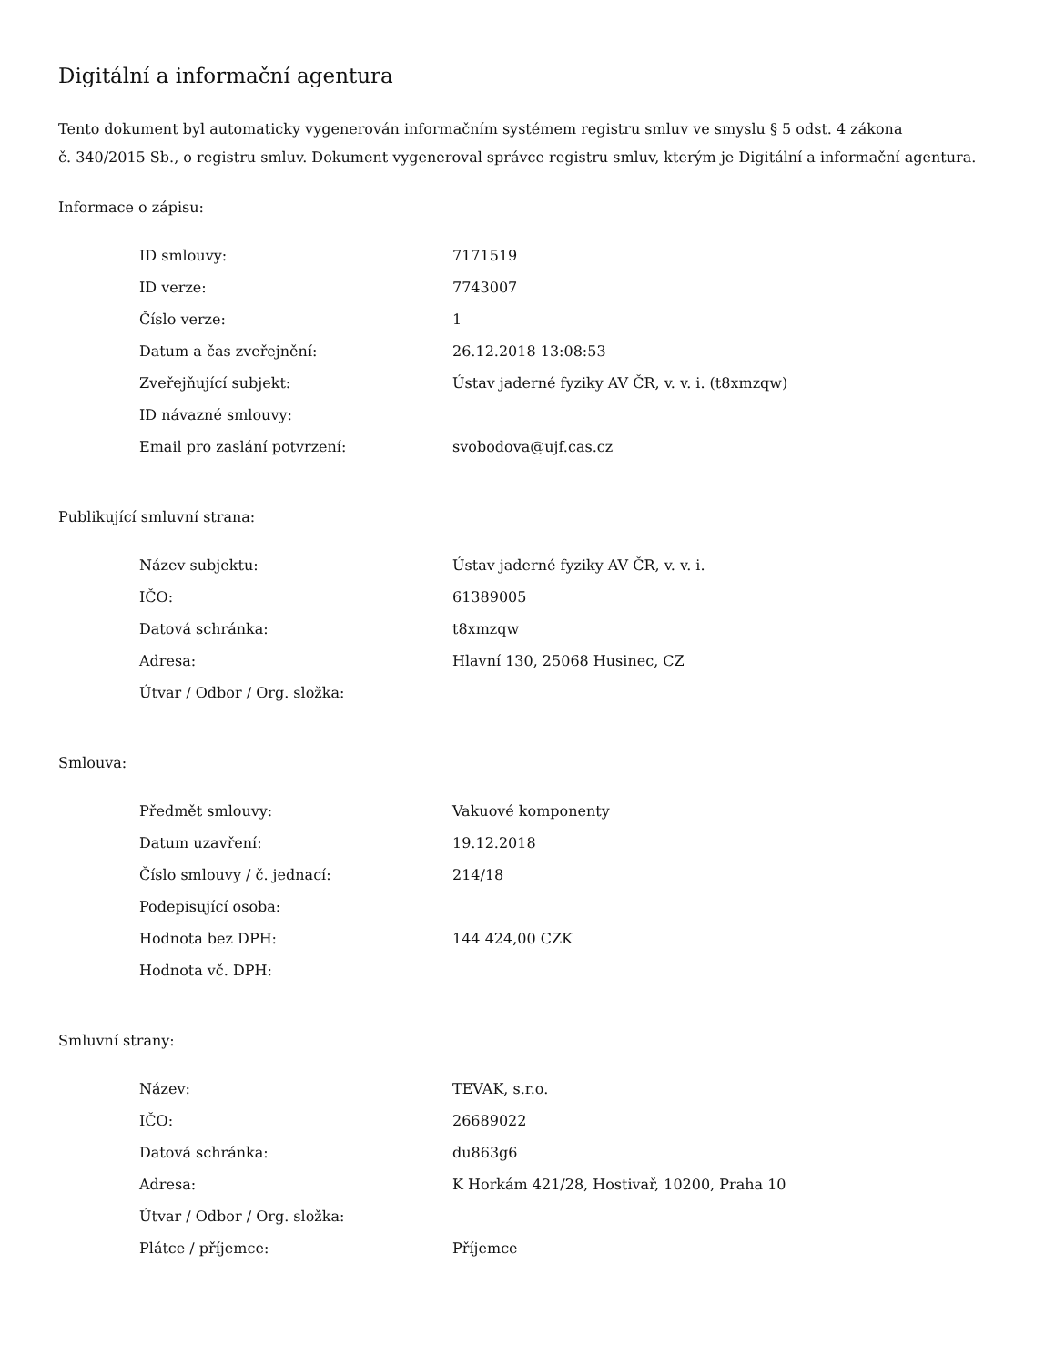Digitální a informační agentura
Tento dokument byl automaticky vygenerován informačním systémem registru smluv ve smyslu § 5 odst. 4 zákona
č. 340/2015 Sb., o registru smluv. Dokument vygeneroval správce registru smluv, kterým je Digitální a informační agentura.
Informace o zápisu:
| ID smlouvy: | 7171519 |
| ID verze: | 7743007 |
| Číslo verze: | 1 |
| Datum a čas zveřejnění: | 26.12.2018 13:08:53 |
| Zveřejňující subjekt: | Ústav jaderné fyziky AV ČR, v. v. i. (t8xmzqw) |
| ID návazné smlouvy: | |
| Email pro zaslání potvrzení: | svobodova@ujf.cas.cz |
Publikující smluvní strana:
| Název subjektu: | Ústav jaderné fyziky AV ČR, v. v. i. |
| IČO: | 61389005 |
| Datová schránka: | t8xmzqw |
| Adresa: | Hlavní 130, 25068 Husinec, CZ |
| Útvar / Odbor / Org. složka: | |
Smlouva:
| Předmět smlouvy: | Vakuové komponenty |
| Datum uzavření: | 19.12.2018 |
| Číslo smlouvy / č. jednací: | 214/18 |
| Podepisující osoba: | |
| Hodnota bez DPH: | 144 424,00 CZK |
| Hodnota vč. DPH: | |
Smluvní strany:
| Název: | TEVAK, s.r.o. |
| IČO: | 26689022 |
| Datová schránka: | du863g6 |
| Adresa: | K Horkám 421/28, Hostivař, 10200, Praha 10 |
| Útvar / Odbor / Org. složka: | |
| Plátce / příjemce: | Příjemce |